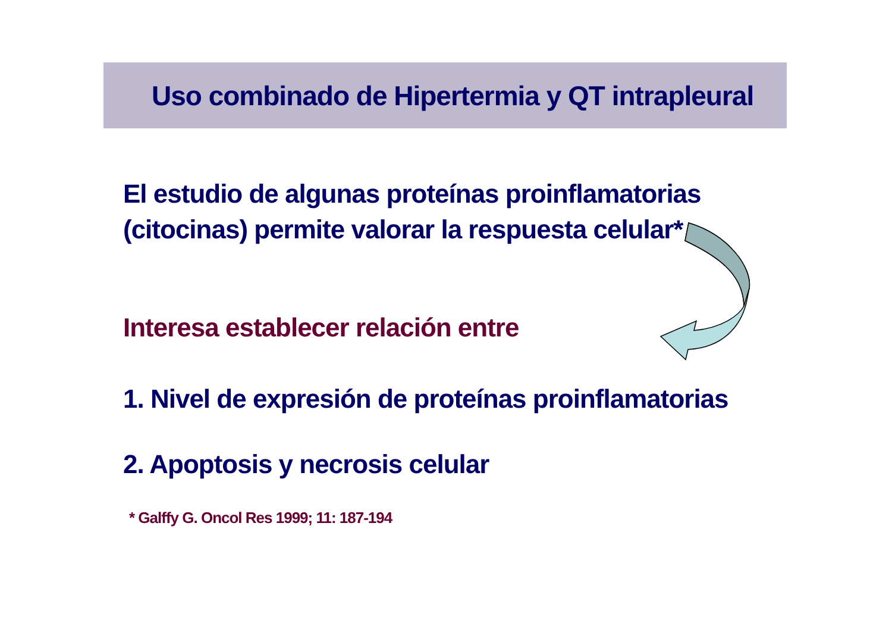Uso combinado de Hipertermia y QT intrapleural
El estudio de algunas proteínas proinflamatorias
(citocinas) permite valorar la respuesta celular*
Interesa establecer relación entre
1. Nivel de expresión de proteínas proinflamatorias
2. Apoptosis y necrosis celular
* Galffy G. Oncol Res 1999; 11: 187-194